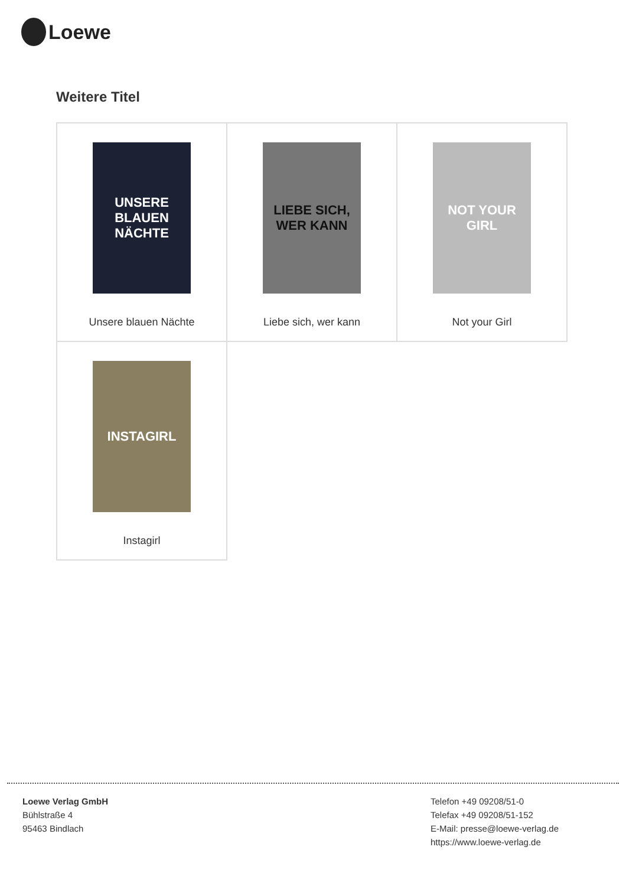Loewe
Weitere Titel
| UNSERE BLAUEN NÄCHTE Unsere blauen Nächte | LIEBE SICH, WER KANN Liebe sich, wer kann | NOT YOUR GIRL Not your Girl |
| INSTAGIRL Instagirl | | |
Loewe Verlag GmbH
Bühlstraße 4
95463 Bindlach
Telefon +49 09208/51-0
Telefax +49 09208/51-152
E-Mail: presse@loewe-verlag.de
https://www.loewe-verlag.de